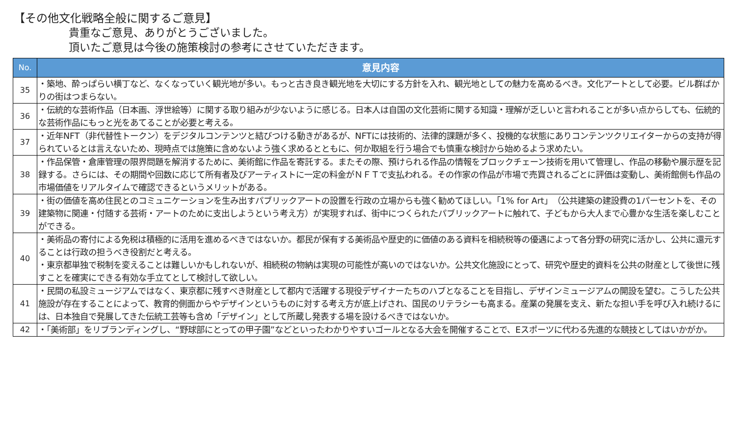【その他文化戦略全般に関するご意見】
貴重なご意見、ありがとうございました。
頂いたご意見は今後の施策検討の参考にさせていただきます。
| No. | 意見内容 |
| --- | --- |
| 35 | ・築地、酔っぱらい横丁など、なくなっていく観光地が多い。もっと古き良き観光地を大切にする方針を入れ、観光地としての魅力を高めるべき。文化アートとして必要。ビル群ばかりの街はつまらない。 |
| 36 | ・伝統的な芸術作品（日本画、浮世絵等）に関する取り組みが少ないように感じる。日本人は自国の文化芸術に関する知識・理解が乏しいと言われることが多い点からしても、伝統的な芸術作品にもっと光をあてることが必要と考える。 |
| 37 | ・近年NFT（非代替性トークン）をデジタルコンテンツと結びつける動きがあるが、NFTには技術的、法律的課題が多く、投機的な状態にありコンテンツクリエイターからの支持が得られているとは言えないため、現時点では施策に含めないよう強く求めるとともに、何か取組を行う場合でも慎重な検討から始めるよう求めたい。 |
| 38 | ・作品保管・倉庫管理の限界問題を解消するために、美術館に作品を寄託する。またその際、預けられる作品の情報をブロックチェーン技術を用いて管理し、作品の移動や展示歴を記録する。さらには、その期間や回数に応じて所有者及びアーティストに一定の料金がＮＦＴで支払われる。その作家の作品が市場で売買されるごとに評価は変動し、美術館側も作品の市場価値をリアルタイムで確認できるというメリットがある。 |
| 39 | ・街の価値を高め住民とのコミュニケーションを生み出すパブリックアートの設置を行政の立場からも強く勧めてほしい。「1% for Art」（公共建築の建設費の1パーセントを、その建築物に関連・付随する芸術・アートのために支出しようという考え方）が実現すれば、街中につくられたパブリックアートに触れて、子どもから大人まで心豊かな生活を楽しむことができる。 |
| 40 | ・美術品の寄付による免税は積極的に活用を進めるべきではないか。都民が保有する美術品や歴史的に価値のある資料を相続税等の優遇によって各分野の研究に活かし、公共に還元することは行政の担うべき役割だと考える。 ・東京都単独で税制を変えることは難しいかもしれないが、相続税の物納は実現の可能性が高いのではないか。公共文化施設にとって、研究や歴史的資料を公共の財産として後世に残すことを確実にできる有効な手立てとして検討して欲しい。 |
| 41 | ・民間の私設ミュージアムではなく、東京都に残すべき財産として都内で活躍する現役デザイナーたちのハブとなることを目指し、デザインミュージアムの開設を望む。こうした公共施設が存在することによって、教育的側面からやデザインというものに対する考え方が底上げされ、国民のリテラシーも高まる。産業の発展を支え、新たな担い手を呼び入れ続けるには、日本独自で発展してきた伝統工芸等も含め「デザイン」として所蔵し発表する場を設けるべきではないか。 |
| 42 | ・「美術部」をリブランディングし、“野球部にとっての甲子園”などといったわかりやすいゴールとなる大会を開催することで、Eスポーツに代わる先進的な競技としてはいかがか。 |